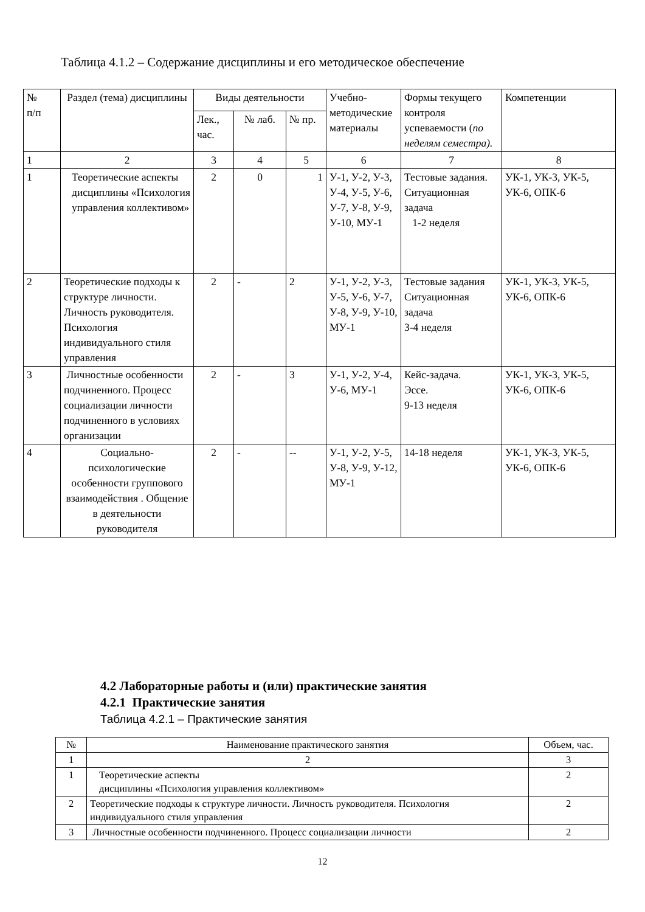Таблица 4.1.2 – Содержание дисциплины и его методическое обеспечение
| № п/п | Раздел (тема) дисциплины | Виды деятельности | | | Учебно-методические материалы | Формы текущего контроля успеваемости ( по неделям семестра). | Компетенции |
| --- | --- | --- | --- | --- | --- | --- | --- |
| | | Лек., час. | № лаб. | № пр. | | | |
| 1 | 2 | 3 | 4 | 5 | 6 | 7 | 8 |
| 1 | Теоретические аспекты дисциплины «Психология управления коллективом» | 2 | 0 | 1 | У-1, У-2, У-3, У-4, У-5, У-6, У-7, У-8, У-9, У-10, МУ-1 | Тестовые задания. Ситуационная задача 1-2 неделя | УК-1, УК-3, УК-5, УК-6, ОПК-6 |
| 2 | Теоретические подходы к структуре личности. Личность руководителя. Психология индивидуального стиля управления | 2 | - | 2 | У-1, У-2, У-3, У-5, У-6, У-7, У-8, У-9, У-10, МУ-1 | Тестовые задания Ситуационная задача 3-4 неделя | УК-1, УК-3, УК-5, УК-6, ОПК-6 |
| 3 | Личностные особенности подчиненного. Процесс социализации личности подчиненного в условиях организации | 2 | - | 3 | У-1, У-2, У-4, У-6, МУ-1 | Кейс-задача. Эссе. 9-13 неделя | УК-1, УК-3, УК-5, УК-6, ОПК-6 |
| 4 | Социально-психологические особенности группового взаимодействия . Общение в деятельности руководителя | 2 | - | -- | У-1, У-2, У-5, У-8, У-9, У-12, МУ-1 | 14-18 неделя | УК-1, УК-3, УК-5, УК-6, ОПК-6 |
4.2 Лабораторные работы и (или) практические занятия
4.2.1 Практические занятия
Таблица 4.2.1 – Практические занятия
| № | Наименование практического занятия | Объем, час. |
| --- | --- | --- |
| 1 | 2 | 3 |
| 1 | Теоретические аспекты дисциплины «Психология управления коллективом» | 2 |
| 2 | Теоретические подходы к структуре личности. Личность руководителя. Психология индивидуального стиля управления | 2 |
| 3 | Личностные особенности подчиненного. Процесс социализации личности | 2 |
12